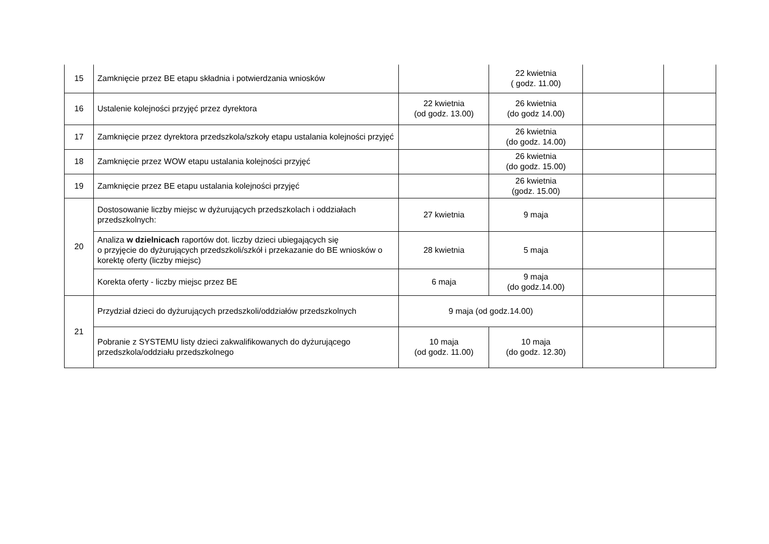| 15 | Zamknięcie przez BE etapu składnia i potwierdzania wniosków | | 22 kwietnia ( godz. 11.00) | | |
| 16 | Ustalenie kolejności przyjęć przez dyrektora | 22 kwietnia (od godz. 13.00) | 26 kwietnia (do godz 14.00) | | |
| 17 | Zamknięcie przez dyrektora przedszkola/szkoły etapu ustalania kolejności przyjęć | | 26 kwietnia (do godz. 14.00) | | |
| 18 | Zamknięcie przez WOW etapu ustalania kolejności przyjęć | | 26 kwietnia (do godz. 15.00) | | |
| 19 | Zamknięcie przez BE etapu ustalania kolejności przyjęć | | 26 kwietnia (godz. 15.00) | | |
| 20 | Dostosowanie liczby miejsc w dyżurujących przedszkolach i oddziałach przedszkolnych: | 27 kwietnia | 9 maja | | |
| | Analiza w dzielnicach raportów dot. liczby dzieci ubiegających się o przyjęcie do dyżurujących przedszkoli/szkół i przekazanie do BE wniosków o korektę oferty (liczby miejsc) | 28 kwietnia | 5 maja | | |
| | Korekta oferty - liczby miejsc przez BE | 6 maja | 9 maja (do godz.14.00) | | |
| 21 | Przydział dzieci do dyżurujących przedszkoli/oddziałów przedszkolnych | 9 maja (od godz.14.00) | | | |
| | Pobranie z SYSTEMU listy dzieci zakwalifikowanych do dyżurującego przedszkola/oddziału przedszkolnego | 10 maja (od godz. 11.00) | 10 maja (do godz. 12.30) | | |